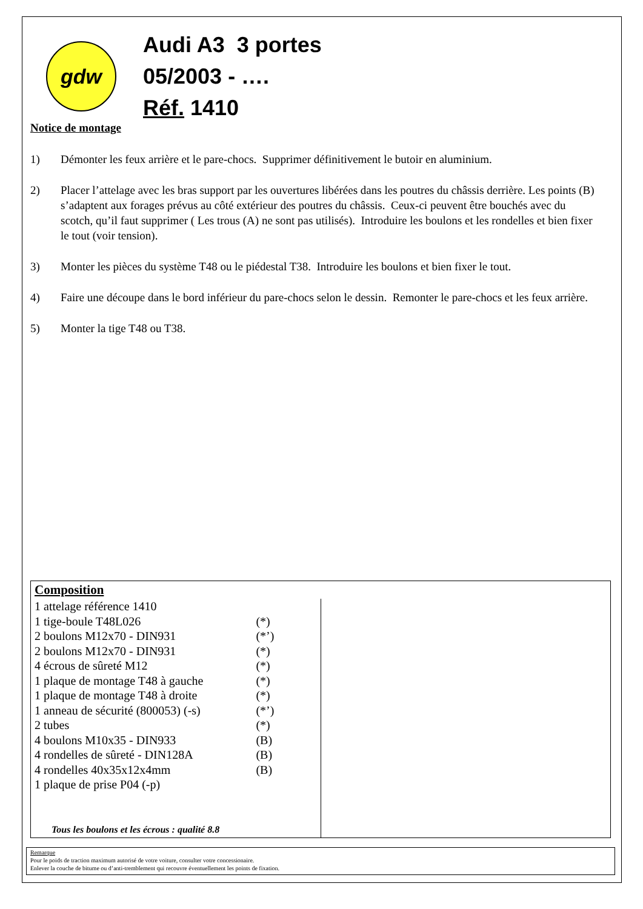gdw
Audi A3 3 portes
05/2003 - ….
Réf. 1410
Notice de montage
1) Démonter les feux arrière et le pare-chocs. Supprimer définitivement le butoir en aluminium.
2) Placer l’attelage avec les bras support par les ouvertures libérées dans les poutres du châssis derrière. Les points (B) s’adaptent aux forages prévus au côté extérieur des poutres du châssis. Ceux-ci peuvent être bouchés avec du scotch, qu’il faut supprimer ( Les trous (A) ne sont pas utilisés). Introduire les boulons et les rondelles et bien fixer le tout (voir tension).
3) Monter les pièces du système T48 ou le piédestal T38. Introduire les boulons et bien fixer le tout.
4) Faire une découpe dans le bord inférieur du pare-chocs selon le dessin. Remonter le pare-chocs et les feux arrière.
5) Monter la tige T48 ou T38.
Composition
| 1 attelage référence 1410 | |
| 1 tige-boule T48L026 | (*) |
| 2 boulons M12x70 - DIN931 | (*’) |
| 2 boulons M12x70 - DIN931 | (*) |
| 4 écrous de sûreté M12 | (*) |
| 1 plaque de montage T48 à gauche | (*) |
| 1 plaque de montage T48 à droite | (*) |
| 1 anneau de sécurité (800053) (-s) | (*’) |
| 2 tubes | (*) |
| 4 boulons M10x35 - DIN933 | (B) |
| 4 rondelles de sûreté - DIN128A | (B) |
| 4 rondelles 40x35x12x4mm | (B) |
| 1 plaque de prise P04 (-p) | |
Tous les boulons et les écrous : qualité 8.8
Remarque
Pour le poids de traction maximum autorisé de votre voiture, consulter votre concessionaire.
Enlever la couche de bitume ou d’anti-tremblement qui recouvre éventuellement les points de fixation.